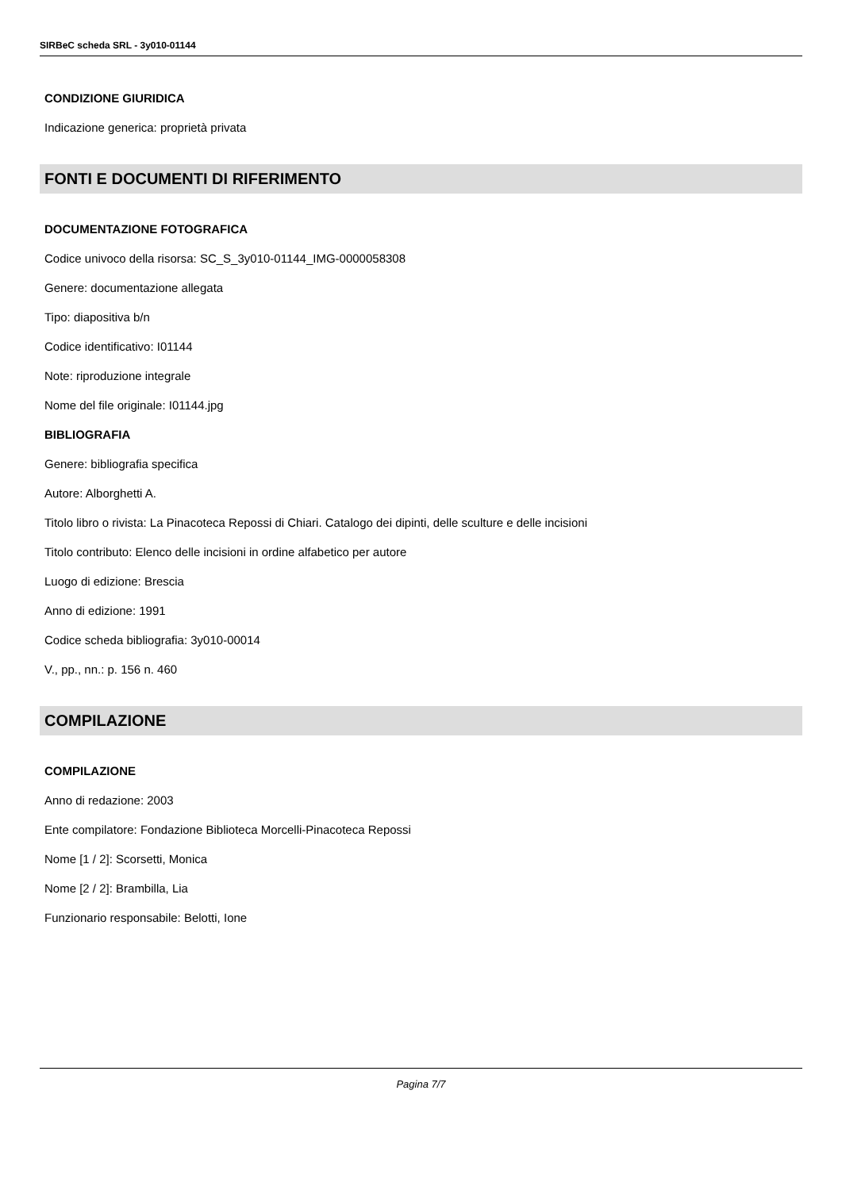SIRBeC scheda SRL - 3y010-01144
CONDIZIONE GIURIDICA
Indicazione generica: proprietà privata
FONTI E DOCUMENTI DI RIFERIMENTO
DOCUMENTAZIONE FOTOGRAFICA
Codice univoco della risorsa: SC_S_3y010-01144_IMG-0000058308
Genere: documentazione allegata
Tipo: diapositiva b/n
Codice identificativo: I01144
Note: riproduzione integrale
Nome del file originale: I01144.jpg
BIBLIOGRAFIA
Genere: bibliografia specifica
Autore: Alborghetti A.
Titolo libro o rivista: La Pinacoteca Repossi di Chiari. Catalogo dei dipinti, delle sculture e delle incisioni
Titolo contributo: Elenco delle incisioni in ordine alfabetico per autore
Luogo di edizione: Brescia
Anno di edizione: 1991
Codice scheda bibliografia: 3y010-00014
V., pp., nn.: p. 156 n. 460
COMPILAZIONE
COMPILAZIONE
Anno di redazione: 2003
Ente compilatore: Fondazione Biblioteca Morcelli-Pinacoteca Repossi
Nome [1 / 2]: Scorsetti, Monica
Nome [2 / 2]: Brambilla, Lia
Funzionario responsabile: Belotti, Ione
Pagina 7/7